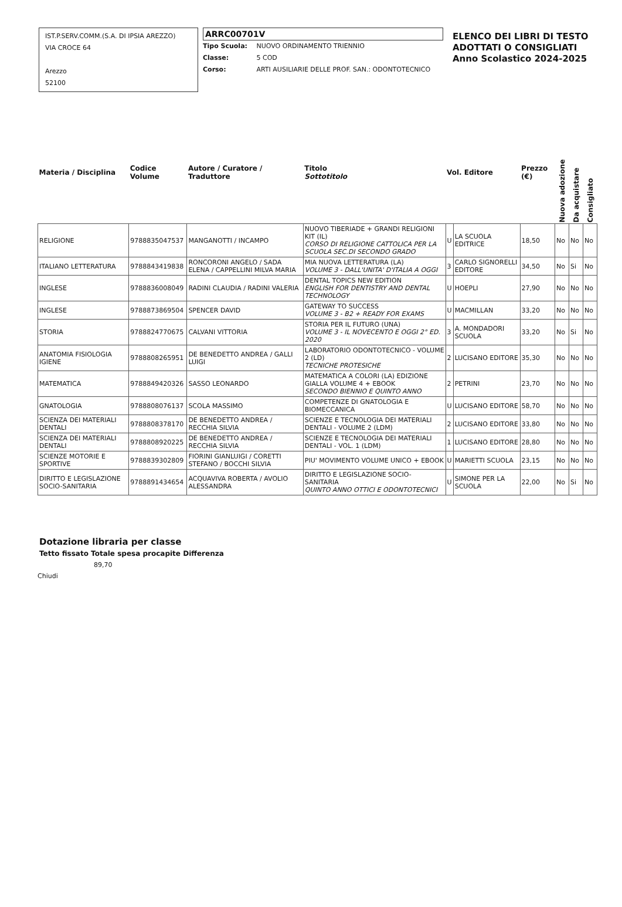IST.P.SERV.COMM.(S.A. DI IPSIA AREZZO)
VIA CROCE 64
Arezzo
52100
ARRC00701V
Tipo Scuola: NUOVO ORDINAMENTO TRIENNIO
Classe: 5 COD
Corso: ARTI AUSILIARIE DELLE PROF. SAN.: ODONTOTECNICO
ELENCO DEI LIBRI DI TESTO
ADOTTATI O CONSIGLIATI
Anno Scolastico 2024-2025
| Materia / Disciplina | Codice Volume | Autore / Curatore / Traduttore | Titolo Sottotitolo | Vol. Editore | | Prezzo (€) | Nuova adozione | Da acquistare | Consigliato |
| --- | --- | --- | --- | --- | --- | --- | --- | --- | --- |
| RELIGIONE | 9788835047537 | MANGANOTTI / INCAMPO | NUOVO TIBERIADE + GRANDI RELIGIONI KIT (IL) CORSO DI RELIGIONE CATTOLICA PER LA SCUOLA SEC.DI SECONDO GRADO | U | LA SCUOLA EDITRICE | 18,50 | No | No | No |
| ITALIANO LETTERATURA | 9788843419838 | RONCORONI ANGELO / SADA ELENA / CAPPELLINI MILVA MARIA | MIA NUOVA LETTERATURA (LA) VOLUME 3 - DALL'UNITA' D'ITALIA A OGGI | 3 | CARLO SIGNORELLI EDITORE | 34,50 | No | Si | No |
| INGLESE | 9788836008049 | RADINI CLAUDIA / RADINI VALERIA | DENTAL TOPICS NEW EDITION ENGLISH FOR DENTISTRY AND DENTAL TECHNOLOGY | U | HOEPLI | 27,90 | No | No | No |
| INGLESE | 9788873869504 | SPENCER DAVID | GATEWAY TO SUCCESS VOLUME 3 - B2 + READY FOR EXAMS | U | MACMILLAN | 33,20 | No | No | No |
| STORIA | 9788824770675 | CALVANI VITTORIA | STORIA PER IL FUTURO (UNA) VOLUME 3 - IL NOVECENTO E OGGI 2° ED. 2020 | 3 | A. MONDADORI SCUOLA | 33,20 | No | Si | No |
| ANATOMIA FISIOLOGIA IGIENE | 9788808265951 | DE BENEDETTO ANDREA / GALLI LUIGI | LABORATORIO ODONTOTECNICO - VOLUME 2 (LD) TECNICHE PROTESICHE | 2 | LUCISANO EDITORE | 35,30 | No | No | No |
| MATEMATICA | 9788849420326 | SASSO LEONARDO | MATEMATICA A COLORI (LA) EDIZIONE GIALLA VOLUME 4 + EBOOK SECONDO BIENNIO E QUINTO ANNO | 2 | PETRINI | 23,70 | No | No | No |
| GNATOLOGIA | 9788808076137 | SCOLA MASSIMO | COMPETENZE DI GNATOLOGIA E BIOMECCANICA | U | LUCISANO EDITORE | 58,70 | No | No | No |
| SCIENZA DEI MATERIALI DENTALI | 9788808378170 | DE BENEDETTO ANDREA / RECCHIA SILVIA | SCIENZE E TECNOLOGIA DEI MATERIALI DENTALI - VOLUME 2 (LDM) | 2 | LUCISANO EDITORE | 33,80 | No | No | No |
| SCIENZA DEI MATERIALI DENTALI | 9788808920225 | DE BENEDETTO ANDREA / RECCHIA SILVIA | SCIENZE E TECNOLOGIA DEI MATERIALI DENTALI - VOL. 1 (LDM) | 1 | LUCISANO EDITORE | 28,80 | No | No | No |
| SCIENZE MOTORIE E SPORTIVE | 9788839302809 | FIORINI GIANLUIGI / CORETTI STEFANO / BOCCHI SILVIA | PIU' MOVIMENTO VOLUME UNICO + EBOOK | U | MARIETTI SCUOLA | 23,15 | No | No | No |
| DIRITTO E LEGISLAZIONE SOCIO-SANITARIA | 9788891434654 | ACQUAVIVA ROBERTA / AVOLIO ALESSANDRA | DIRITTO E LEGISLAZIONE SOCIO-SANITARIA QUINTO ANNO OTTICI E ODONTOTECNICI | U | SIMONE PER LA SCUOLA | 22,00 | No | Si | No |
Dotazione libraria per classe
Tetto fissato Totale spesa procapite Differenza
89,70
Chiudi